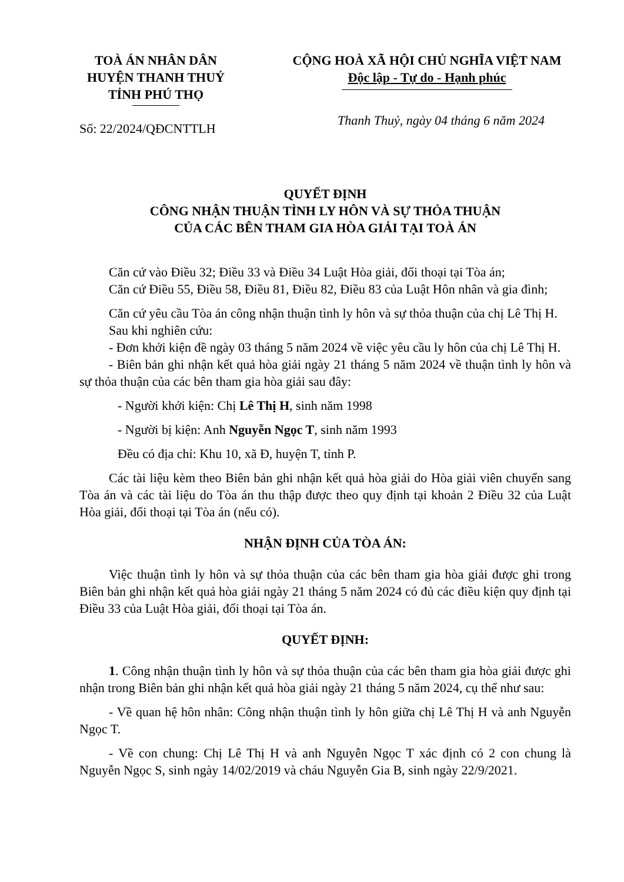TOÀ ÁN NHÂN DÂN
HUYỆN THANH THUỶ
TỈNH PHÚ THỌ
CỘNG HOÀ XÃ HỘI CHỦ NGHĨA VIỆT NAM
Độc lập - Tự do - Hạnh phúc
Số: 22/2024/QĐCNTTLH
Thanh Thuỷ, ngày 04 tháng 6 năm 2024
QUYẾT ĐỊNH
CÔNG NHẬN THUẬN TÌNH LY HÔN VÀ SỰ THỎA THUẬN
CỦA CÁC BÊN THAM GIA HÒA GIẢI TẠI TOÀ ÁN
Căn cứ vào Điều 32; Điều 33 và Điều 34 Luật Hòa giải, đối thoại tại Tòa án;
Căn cứ Điều 55, Điều 58, Điều 81, Điều 82, Điều 83 của Luật Hôn nhân và gia đình;
Căn cứ yêu cầu Tòa án công nhận thuận tình ly hôn và sự thỏa thuận của chị Lê Thị H.
Sau khi nghiên cứu:
- Đơn khởi kiện đề ngày 03 tháng 5 năm 2024 về việc yêu cầu ly hôn của chị Lê Thị H.
- Biên bản ghi nhận kết quả hòa giải ngày 21 tháng 5 năm 2024 về thuận tình ly hôn và sự thỏa thuận của các bên tham gia hòa giải sau đây:
- Người khởi kiện: Chị Lê Thị H, sinh năm 1998
- Người bị kiện: Anh Nguyễn Ngọc T, sinh năm 1993
Đều có địa chỉ: Khu 10, xã Đ, huyện T, tỉnh P.
Các tài liệu kèm theo Biên bản ghi nhận kết quả hòa giải do Hòa giải viên chuyển sang Tòa án và các tài liệu do Tòa án thu thập được theo quy định tại khoản 2 Điều 32 của Luật Hòa giải, đối thoại tại Tòa án (nếu có).
NHẬN ĐỊNH CỦA TÒA ÁN:
Việc thuận tình ly hôn và sự thỏa thuận của các bên tham gia hòa giải được ghi trong Biên bản ghi nhận kết quả hòa giải ngày 21 tháng 5 năm 2024 có đủ các điều kiện quy định tại Điều 33 của Luật Hòa giải, đối thoại tại Tòa án.
QUYẾT ĐỊNH:
1. Công nhận thuận tình ly hôn và sự thỏa thuận của các bên tham gia hòa giải được ghi nhận trong Biên bản ghi nhận kết quả hòa giải ngày 21 tháng 5 năm 2024, cụ thể như sau:
- Về quan hệ hôn nhân: Công nhận thuận tình ly hôn giữa chị Lê Thị H và anh Nguyễn Ngọc T.
- Về con chung: Chị Lê Thị H và anh Nguyễn Ngọc T xác định có 2 con chung là Nguyễn Ngọc S, sinh ngày 14/02/2019 và cháu Nguyễn Gia B, sinh ngày 22/9/2021.